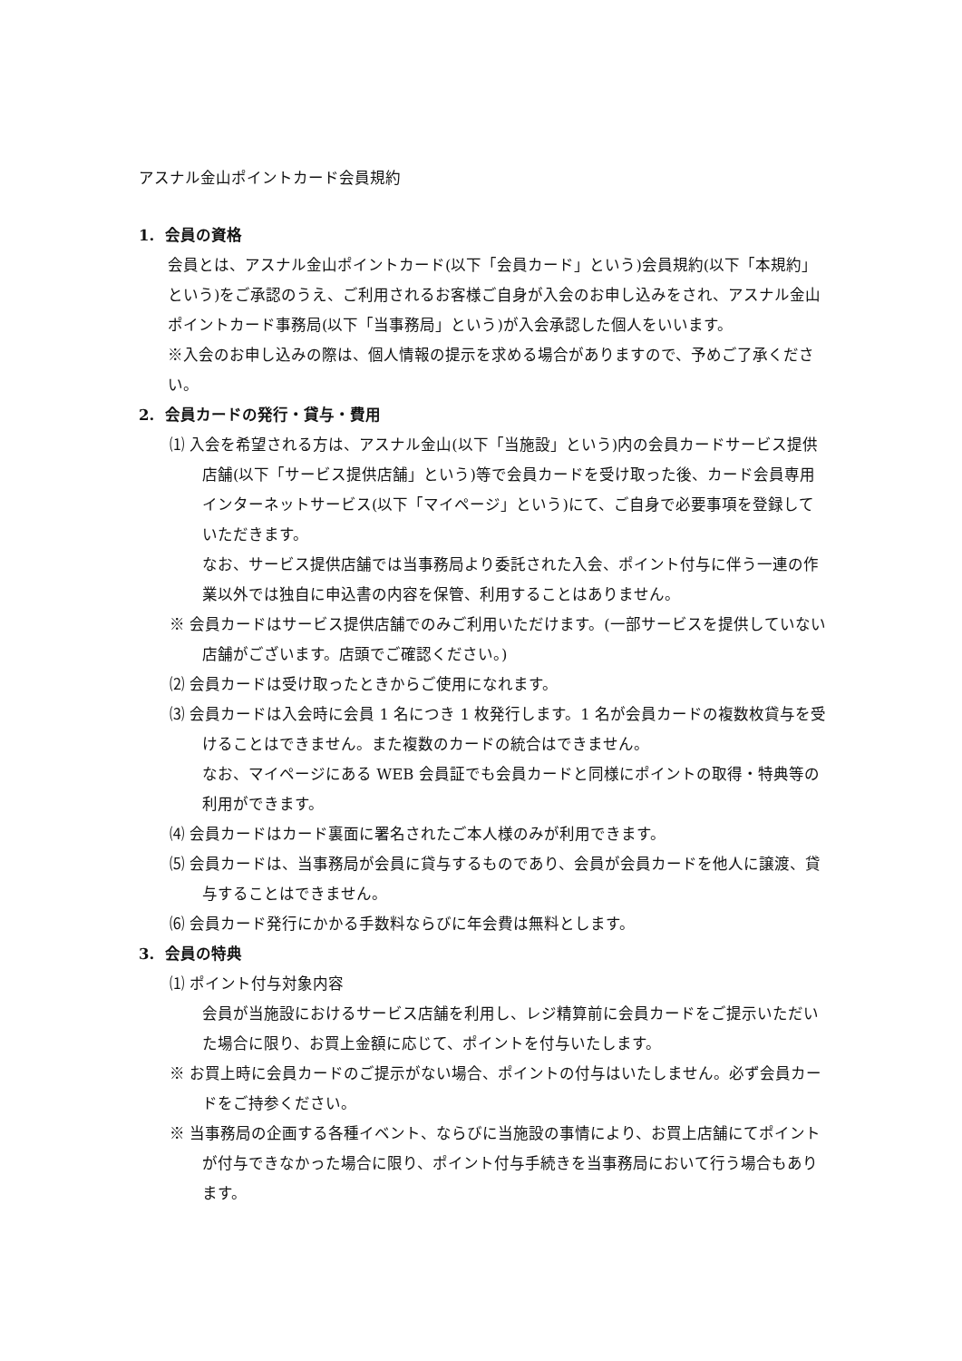アスナル金山ポイントカード会員規約
1. 会員の資格
会員とは、アスナル金山ポイントカード(以下「会員カード」という)会員規約(以下「本規約」という)をご承認のうえ、ご利用されるお客様ご自身が入会のお申し込みをされ、アスナル金山ポイントカード事務局(以下「当事務局」という)が入会承認した個人をいいます。
※入会のお申し込みの際は、個人情報の提示を求める場合がありますので、予めご了承ください。
2. 会員カードの発行・貸与・費用
⑴ 入会を希望される方は、アスナル金山(以下「当施設」という)内の会員カードサービス提供店舗(以下「サービス提供店舗」という)等で会員カードを受け取った後、カード会員専用インターネットサービス(以下「マイページ」という)にて、ご自身で必要事項を登録していただきます。
なお、サービス提供店舗では当事務局より委託された入会、ポイント付与に伴う一連の作業以外では独自に申込書の内容を保管、利用することはありません。
※ 会員カードはサービス提供店舗でのみご利用いただけます。(一部サービスを提供していない店舗がございます。店頭でご確認ください。)
⑵ 会員カードは受け取ったときからご使用になれます。
⑶ 会員カードは入会時に会員 1 名につき 1 枚発行します。1 名が会員カードの複数枚貸与を受けることはできません。また複数のカードの統合はできません。
なお、マイページにある WEB 会員証でも会員カードと同様にポイントの取得・特典等の利用ができます。
⑷ 会員カードはカード裏面に署名されたご本人様のみが利用できます。
⑸ 会員カードは、当事務局が会員に貸与するものであり、会員が会員カードを他人に譲渡、貸与することはできません。
⑹ 会員カード発行にかかる手数料ならびに年会費は無料とします。
3. 会員の特典
⑴ ポイント付与対象内容
会員が当施設におけるサービス店舗を利用し、レジ精算前に会員カードをご提示いただいた場合に限り、お買上金額に応じて、ポイントを付与いたします。
※ お買上時に会員カードのご提示がない場合、ポイントの付与はいたしません。必ず会員カードをご持参ください。
※ 当事務局の企画する各種イベント、ならびに当施設の事情により、お買上店舗にてポイントが付与できなかった場合に限り、ポイント付与手続きを当事務局において行う場合もあります。